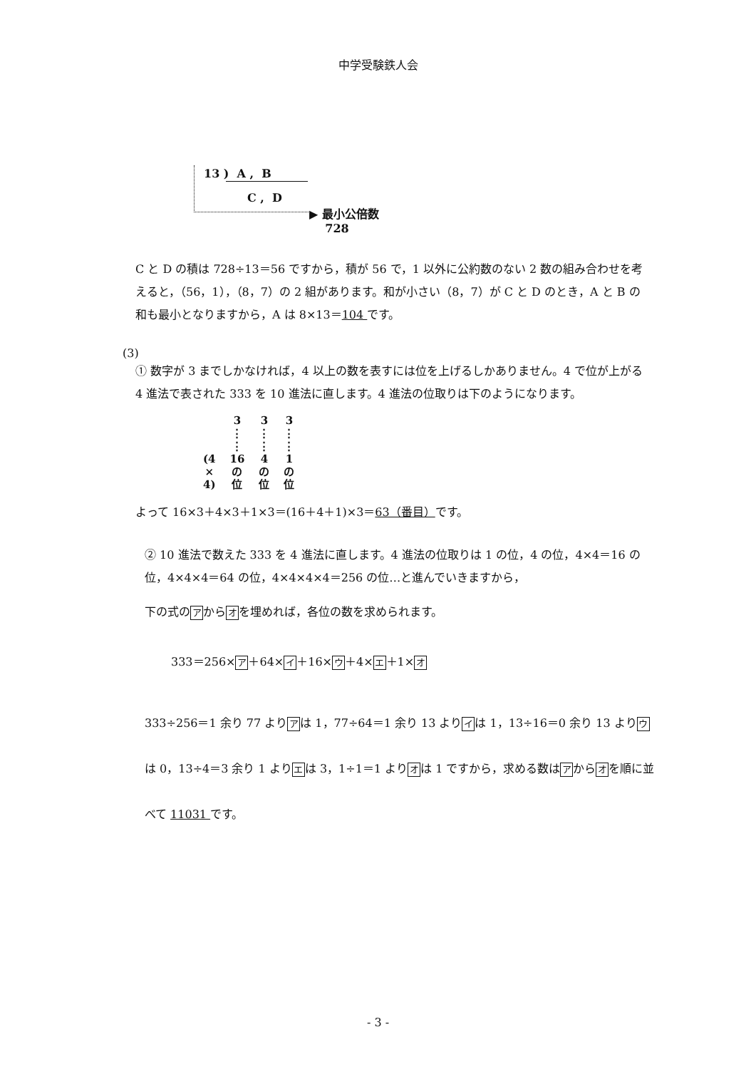中学受験鉄人会
13 ) A , B
C , D
▶ 最小公倍数
728
C と D の積は 728÷13＝56 ですから，積が 56 で，1 以外に公約数のない 2 数の組み合わせを考えると，（56，1），（8，7）の 2 組があります。和が小さい（8，7）が C と D のとき，A と B の和も最小となりますから，A は 8×13＝104 です。
(3)
① 数字が 3 までしかなければ，4 以上の数を表すには位を上げるしかありません。4 で位が上がる 4 進法で表された 333 を 10 進法に直します。4 進法の位取りは下のようになります。
| | 3 | 3 | 3 |
| | ⋮ ⋮ | ⋮ ⋮ | ⋮ ⋮ |
| (4 × 4) | 16 の 位 | 4 の 位 | 1 の 位 |
よって 16×3＋4×3＋1×3＝(16＋4＋1)×3＝63（番目）です。
② 10 進法で数えた 333 を 4 進法に直します。4 進法の位取りは 1 の位，4 の位，4×4＝16 の位，4×4×4＝64 の位，4×4×4×4＝256 の位…と進んでいきますから，
下の式の ア から オ を埋めれば，各位の数を求められます。
333＝256× ア ＋64× イ ＋16× ウ ＋4× エ ＋1× オ
333÷256＝1 余り 77 より ア は 1，77÷64＝1 余り 13 より イ は 1，13÷16＝0 余り 13 より ウ は 0，13÷4＝3 余り 1 より エ は 3，1÷1＝1 より オ は 1 ですから，求める数は ア から オ を順に並べて 11031 です。
- 3 -